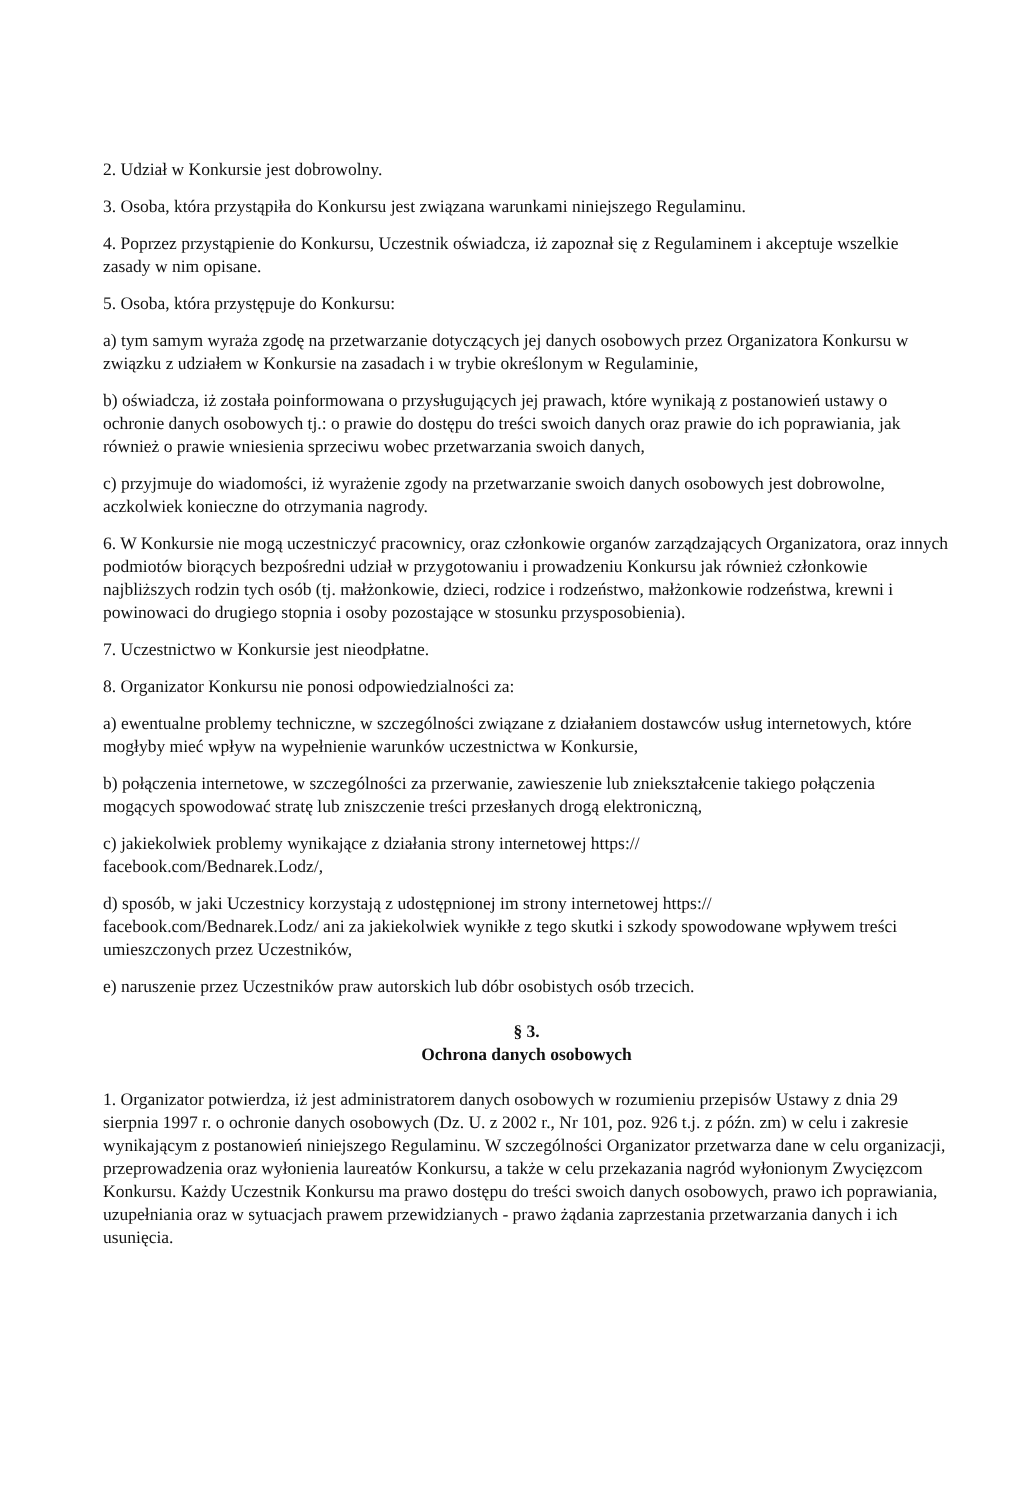2. Udział w Konkursie jest dobrowolny.
3. Osoba, która przystąpiła do Konkursu jest związana warunkami niniejszego Regulaminu.
4. Poprzez przystąpienie do Konkursu, Uczestnik oświadcza, iż zapoznał się z Regulaminem i akceptuje wszelkie zasady w nim opisane.
5. Osoba, która przystępuje do Konkursu:
a) tym samym wyraża zgodę na przetwarzanie dotyczących jej danych osobowych przez Organizatora Konkursu w związku z udziałem w Konkursie na zasadach i w trybie określonym w Regulaminie,
b) oświadcza, iż została poinformowana o przysługujących jej prawach, które wynikają z postanowień ustawy o ochronie danych osobowych tj.: o prawie do dostępu do treści swoich danych oraz prawie do ich poprawiania, jak również o prawie wniesienia sprzeciwu wobec przetwarzania swoich danych,
c) przyjmuje do wiadomości, iż wyrażenie zgody na przetwarzanie swoich danych osobowych jest dobrowolne, aczkolwiek konieczne do otrzymania nagrody.
6. W Konkursie nie mogą uczestniczyć pracownicy, oraz członkowie organów zarządzających Organizatora, oraz innych podmiotów biorących bezpośredni udział w przygotowaniu i prowadzeniu Konkursu jak również członkowie najbliższych rodzin tych osób (tj. małżonkowie, dzieci, rodzice i rodzeństwo, małżonkowie rodzeństwa, krewni i powinowaci do drugiego stopnia i osoby pozostające w stosunku przysposobienia).
7. Uczestnictwo w Konkursie jest nieodpłatne.
8. Organizator Konkursu nie ponosi odpowiedzialności za:
a) ewentualne problemy techniczne, w szczególności związane z działaniem dostawców usług internetowych, które mogłyby mieć wpływ na wypełnienie warunków uczestnictwa w Konkursie,
b) połączenia internetowe, w szczególności za przerwanie, zawieszenie lub zniekształcenie takiego połączenia mogących spowodować stratę lub zniszczenie treści przesłanych drogą elektroniczną,
c) jakiekolwiek problemy wynikające z działania strony internetowej https://
facebook.com/Bednarek.Lodz/,
d) sposób, w jaki Uczestnicy korzystają z udostępnionej im strony internetowej https://
facebook.com/Bednarek.Lodz/ ani za jakiekolwiek wynikłe z tego skutki i szkody spowodowane wpływem treści umieszczonych przez Uczestników,
e) naruszenie przez Uczestników praw autorskich lub dóbr osobistych osób trzecich.
§ 3.
Ochrona danych osobowych
1. Organizator potwierdza, iż jest administratorem danych osobowych w rozumieniu przepisów Ustawy z dnia 29 sierpnia 1997 r. o ochronie danych osobowych (Dz. U. z 2002 r., Nr 101, poz. 926 t.j. z późn. zm) w celu i zakresie wynikającym z postanowień niniejszego Regulaminu. W szczególności Organizator przetwarza dane w celu organizacji, przeprowadzenia oraz wyłonienia laureatów Konkursu, a także w celu przekazania nagród wyłonionym Zwycięzcom Konkursu. Każdy Uczestnik Konkursu ma prawo dostępu do treści swoich danych osobowych, prawo ich poprawiania, uzupełniania oraz w sytuacjach prawem przewidzianych - prawo żądania zaprzestania przetwarzania danych i ich usunięcia.